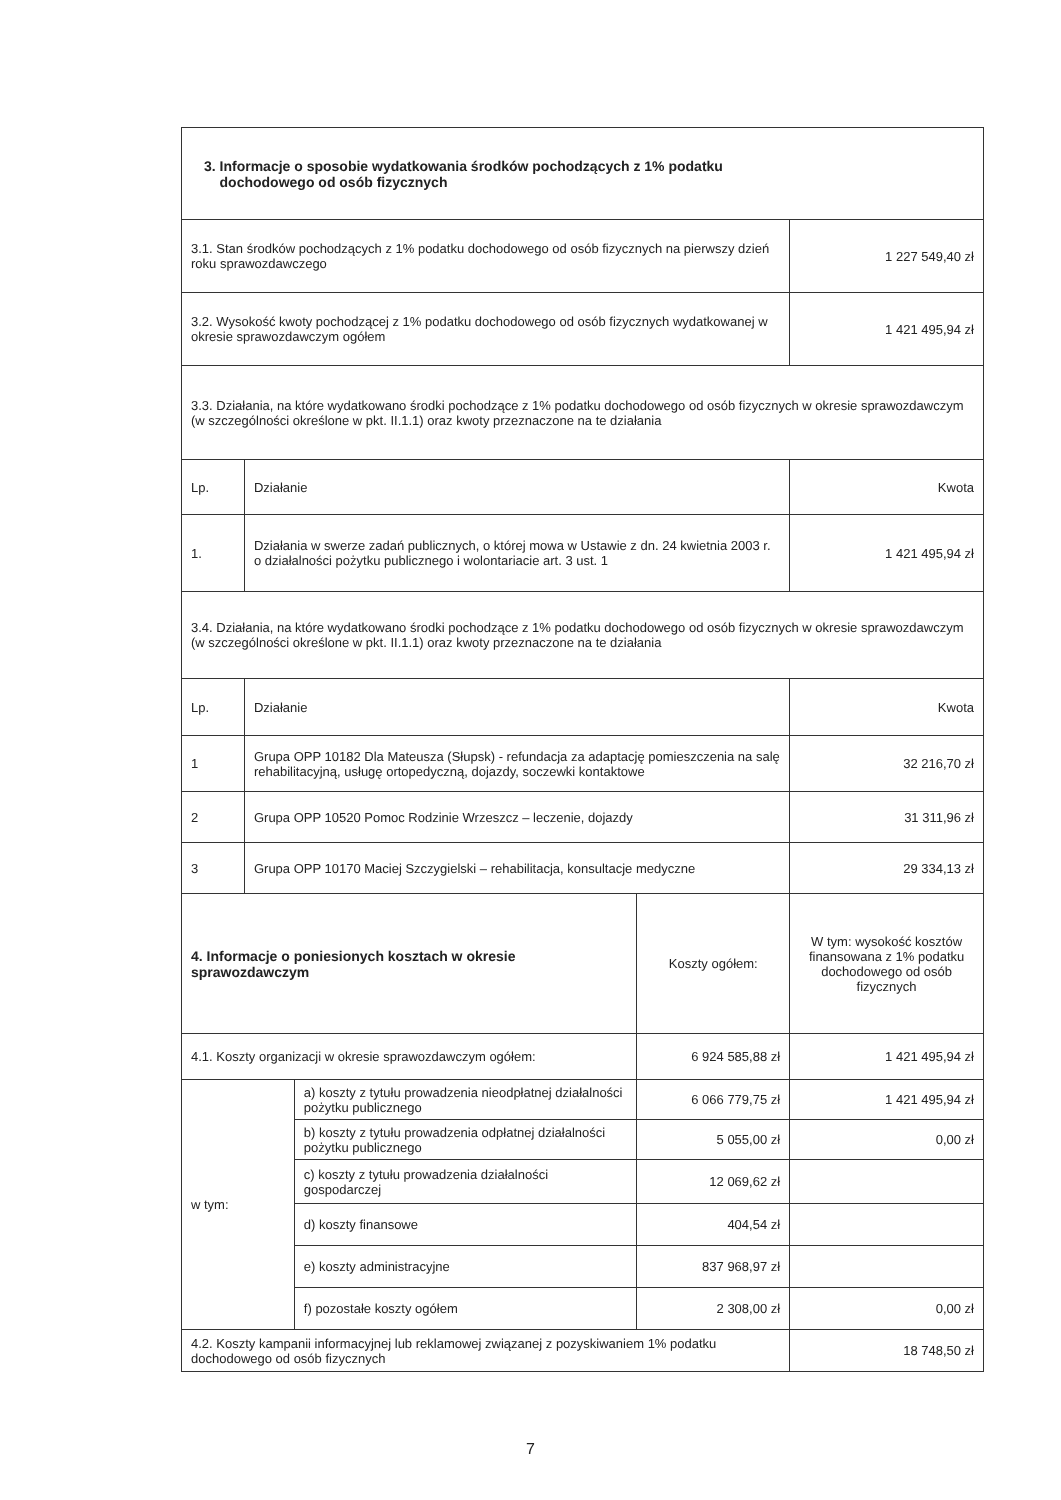| 3. Informacje o sposobie wydatkowania środków pochodzących z 1% podatku dochodowego od osób fizycznych | | | | |
| 3.1. Stan środków pochodzących z 1% podatku dochodowego od osób fizycznych na pierwszy dzień roku sprawozdawczego | | | | 1 227 549,40 zł |
| 3.2. Wysokość kwoty pochodzącej z 1% podatku dochodowego od osób fizycznych wydatkowanej w okresie sprawozdawczym ogółem | | | | 1 421 495,94 zł |
| 3.3. Działania, na które wydatkowano środki pochodzące z 1% podatku dochodowego od osób fizycznych w okresie sprawozdawczym (w szczególności określone w pkt. II.1.1) oraz kwoty przeznaczone na te działania | | | | |
| Lp. | Działanie | | | Kwota |
| 1. | Działania w swerze zadań publicznych, o której mowa w Ustawie z dn. 24 kwietnia 2003 r. o działalności pożytku publicznego i wolontariacie art. 3 ust. 1 | | | 1 421 495,94 zł |
| 3.4. Działania, na które wydatkowano środki pochodzące z 1% podatku dochodowego od osób fizycznych w okresie sprawozdawczym (w szczególności określone w pkt. II.1.1) oraz kwoty przeznaczone na te działania | | | | |
| Lp. | Działanie | | | Kwota |
| 1 | Grupa OPP 10182 Dla Mateusza (Słupsk) - refundacja za adaptację pomieszczenia na salę rehabilitacyjną, usługę ortopedyczną, dojazdy, soczewki kontaktowe | | | 32 216,70 zł |
| 2 | Grupa OPP 10520 Pomoc Rodzinie Wrzeszcz – leczenie, dojazdy | | | 31 311,96 zł |
| 3 | Grupa OPP 10170 Maciej Szczygielski – rehabilitacja, konsultacje medyczne | | | 29 334,13 zł |
| 4. Informacje o poniesionych kosztach w okresie sprawozdawczym | | | Koszty ogółem: | W tym: wysokość kosztów finansowana z 1% podatku dochodowego od osób fizycznych |
| 4.1. Koszty organizacji w okresie sprawozdawczym ogółem: | | | 6 924 585,88 zł | 1 421 495,94 zł |
| w tym: | | a) koszty z tytułu prowadzenia nieodpłatnej działalności pożytku publicznego | 6 066 779,75 zł | 1 421 495,94 zł |
| | | b) koszty z tytułu prowadzenia odpłatnej działalności pożytku publicznego | 5 055,00 zł | 0,00 zł |
| | | c) koszty z tytułu prowadzenia działalności gospodarczej | 12 069,62 zł | |
| | | d) koszty finansowe | 404,54 zł | |
| | | e) koszty administracyjne | 837 968,97 zł | |
| | | f) pozostałe koszty ogółem | 2 308,00 zł | 0,00 zł |
| 4.2. Koszty kampanii informacyjnej lub reklamowej związanej z pozyskiwaniem 1% podatku dochodowego od osób fizycznych | | | | 18 748,50 zł |
7